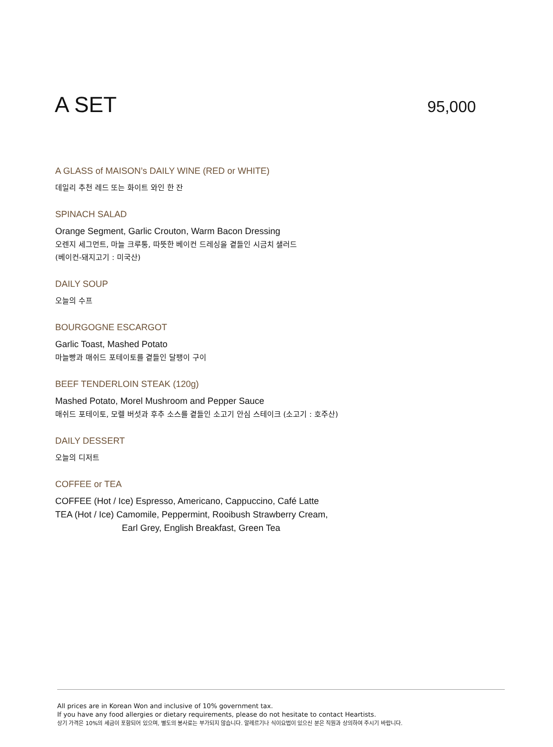A SET
95,000
A GLASS of MAISON’s DAILY WINE (RED or WHITE)
데일리 추천 레드 또는 화이트 와인 한 잔
SPINACH SALAD
Orange Segment, Garlic Crouton, Warm Bacon Dressing
오렌지 세그먼트, 마늘 크루통, 따뜻한 베이컨 드레싱을 곁들인 시금치 샐러드
(베이컨-돼지고기 : 미국산)
DAILY SOUP
오늘의 수프
BOURGOGNE ESCARGOT
Garlic Toast, Mashed Potato
마늘빵과 매쉬드 포테이토를 곁들인 달팽이 구이
BEEF TENDERLOIN STEAK (120g)
Mashed Potato, Morel Mushroom and Pepper Sauce
매쉬드 포테이토, 모렐 버섯과 후추 소스를 곁들인 소고기 안심 스테이크 (소고기 : 호주산)
DAILY DESSERT
오늘의 디저트
COFFEE or TEA
COFFEE (Hot / Ice) Espresso, Americano, Cappuccino, Café Latte
TEA (Hot / Ice) Camomile, Peppermint, Rooibush Strawberry Cream,
Earl Grey, English Breakfast, Green Tea
All prices are in Korean Won and inclusive of 10% government tax.
If you have any food allergies or dietary requirements, please do not hesitate to contact Heartists.
상기 가격은 10%의 세금이 포함되어 있으며, 별도의 봉사료는 부가되지 않습니다. 알레르기나 식이요법이 있으신 분은 직원과 상의하여 주시기 바랍니다.